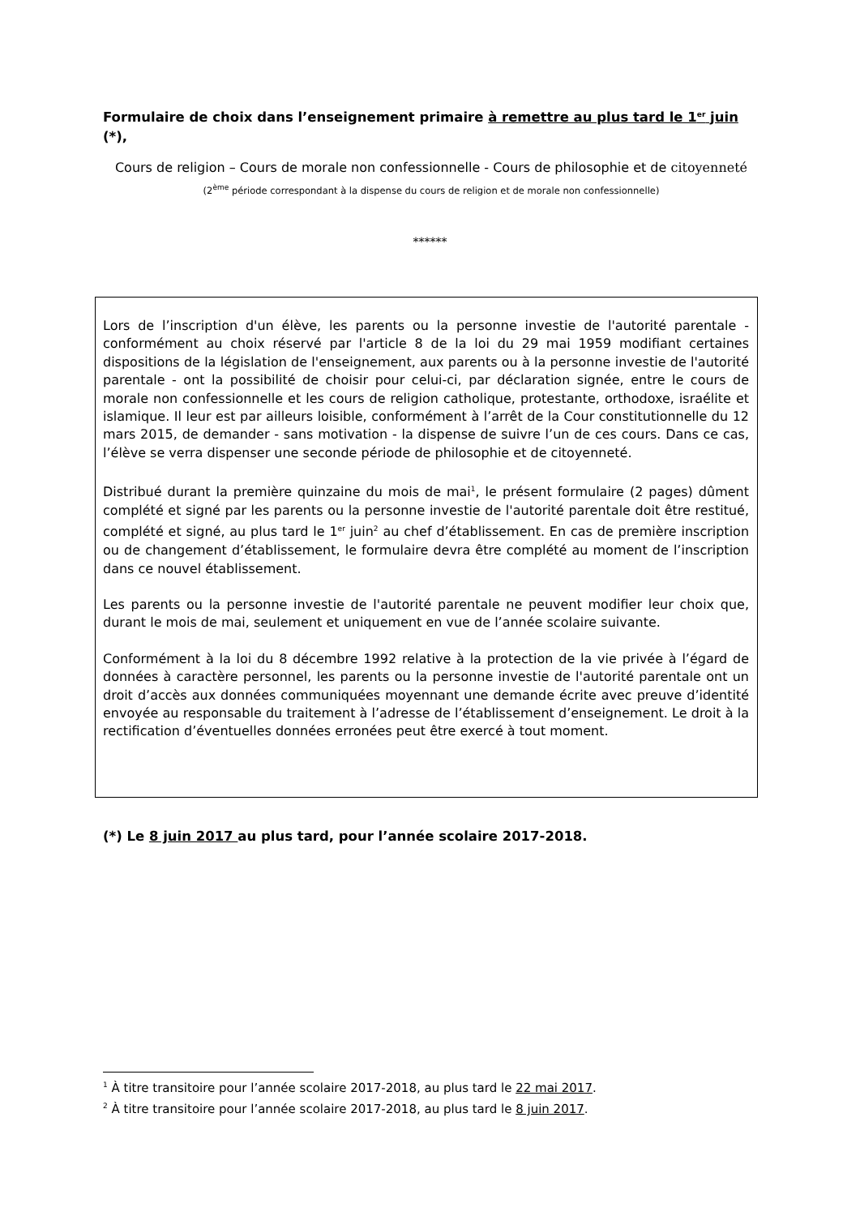Formulaire de choix dans l’enseignement primaire à remettre au plus tard le 1<sup>er</sup> juin (*),
Cours de religion – Cours de morale non confessionnelle - Cours de philosophie et de citoyenneté (2<sup>ème</sup> période correspondant à la dispense du cours de religion et de morale non confessionnelle)
******
Lors de l’inscription d'un élève, les parents ou la personne investie de l'autorité parentale - conformément au choix réservé par l'article 8 de la loi du 29 mai 1959 modifiant certaines dispositions de la législation de l'enseignement, aux parents ou à la personne investie de l'autorité parentale - ont la possibilité de choisir pour celui-ci, par déclaration signée, entre le cours de morale non confessionnelle et les cours de religion catholique, protestante, orthodoxe, israélite et islamique. Il leur est par ailleurs loisible, conformément à l’arrêt de la Cour constitutionnelle du 12 mars 2015, de demander - sans motivation - la dispense de suivre l’un de ces cours. Dans ce cas, l’élève se verra dispenser une seconde période de philosophie et de citoyenneté.
Distribué durant la première quinzaine du mois de mai<sup>1</sup>, le présent formulaire (2 pages) dûment complété et signé par les parents ou la personne investie de l'autorité parentale doit être restitué, complété et signé, au plus tard le 1<sup>er</sup> juin<sup>2</sup> au chef d’établissement. En cas de première inscription ou de changement d’établissement, le formulaire devra être complété au moment de l’inscription dans ce nouvel établissement.
Les parents ou la personne investie de l'autorité parentale ne peuvent modifier leur choix que, durant le mois de mai, seulement et uniquement en vue de l’année scolaire suivante.
Conformément à la loi du 8 décembre 1992 relative à la protection de la vie privée à l’égard de données à caractère personnel, les parents ou la personne investie de l'autorité parentale ont un droit d’accès aux données communiquées moyennant une demande écrite avec preuve d’identité envoyée au responsable du traitement à l’adresse de l’établissement d’enseignement. Le droit à la rectification d’éventuelles données erronées peut être exercé à tout moment.
(*) Le 8 juin 2017 au plus tard, pour l’année scolaire 2017-2018.
<sup>1</sup> À titre transitoire pour l’année scolaire 2017-2018, au plus tard le 22 mai 2017.
<sup>2</sup> À titre transitoire pour l’année scolaire 2017-2018, au plus tard le 8 juin 2017.